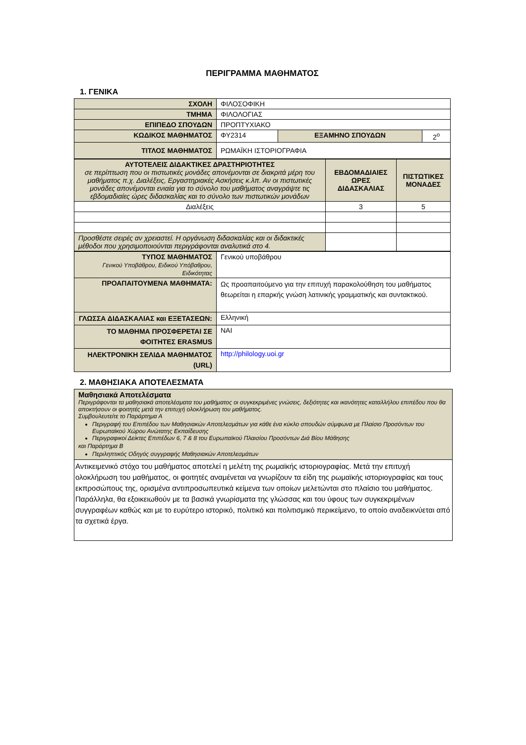ΠΕΡΙΓΡΑΜΜΑ ΜΑΘΗΜΑΤΟΣ
1. ΓΕΝΙΚΑ
| ΣΧΟΛΗ | ΦΙΛΟΣΟΦΙΚΗ | | |
| ΤΜΗΜΑ | ΦΙΛΟΛΟΓΙΑΣ | | |
| ΕΠΙΠΕΔΟ ΣΠΟΥΔΩΝ | ΠΡΟΠΤΥΧΙΑΚΟ | | |
| ΚΩΔΙΚΟΣ ΜΑΘΗΜΑΤΟΣ | ΦΥ2314 | ΕΞΑΜΗΝΟ ΣΠΟΥΔΩΝ | 2<sup>ο</sup> |
| ΤΙΤΛΟΣ ΜΑΘΗΜΑΤΟΣ | ΡΩΜΑΪΚΗ ΙΣΤΟΡΙΟΓΡΑΦΙΑ | | |
| ΑΥΤΟΤΕΛΕΙΣ ΔΙΔΑΚΤΙΚΕΣ ΔΡΑΣΤΗΡΙΟΤΗΤΕΣ σε περίπτωση που οι πιστωτικές μονάδες απονέμονται σε διακριτά μέρη του μαθήματος π.χ. Διαλέξεις, Εργαστηριακές Ασκήσεις κ.λπ. Αν οι πιστωτικές μονάδες απονέμονται ενιαία για το σύνολο του μαθήματος αναγράψτε τις εβδομαδιαίες ώρες διδασκαλίας και το σύνολο των πιστωτικών μονάδων | ΕΒΔΟΜΑΔΙΑΙΕΣ ΩΡΕΣ ΔΙΔΑΣΚΑΛΙΑΣ | ΠΙΣΤΩΤΙΚΕΣ ΜΟΝΑΔΕΣ |
| Διαλέξεις | 3 | 5 |
| Προσθέστε σειρές αν χρειαστεί. Η οργάνωση διδασκαλίας και οι διδακτικές μέθοδοι που χρησιμοποιούνται περιγράφονται αναλυτικά στο 4. | | |
| ΤΥΠΟΣ ΜΑΘΗΜΑΤΟΣ Γενικού Υποβάθρου, Ειδικού Υπόβαθρου, Ειδικότητας | Γενικού υποβάθρου |
| ΠΡΟΑΠΑΙΤΟΥΜΕΝΑ ΜΑΘΗΜΑΤΑ: | Ως προαπαιτούμενο για την επιτυχή παρακολούθηση του μαθήματος θεωρείται η επαρκής γνώση λατινικής γραμματικής και συντακτικού. |
| ΓΛΩΣΣΑ ΔΙΔΑΣΚΑΛΙΑΣ και ΕΞΕΤΑΣΕΩΝ: | Ελληνική |
| ΤΟ ΜΑΘΗΜΑ ΠΡΟΣΦΕΡΕΤΑΙ ΣΕ ΦΟΙΤΗΤΕΣ ERASMUS | ΝΑΙ |
| ΗΛΕΚΤΡΟΝΙΚΗ ΣΕΛΙΔΑ ΜΑΘΗΜΑΤΟΣ (URL) | http://philology.uoi.gr |
2. ΜΑΘΗΣΙΑΚΑ ΑΠΟΤΕΛΕΣΜΑΤΑ
| Μαθησιακά Αποτελέσματα Περιγράφονται τα μαθησιακά αποτελέσματα του μαθήματος οι συγκεκριμένες γνώσεις, δεξιότητες και ικανότητες καταλλήλου επιπέδου που θα αποκτήσουν οι φοιτητές μετά την επιτυχή ολοκλήρωση του μαθήματος. Συμβουλευτείτε το Παράρτημα Α Περιγραφή του Επιπέδου των Μαθησιακών Αποτελεσμάτων για κάθε ένα κύκλο σπουδών σύμφωνα με Πλαίσιο Προσόντων του Ευρωπαϊκού Χώρου Ανώτατης Εκπαίδευσης Περιγραφικοί Δείκτες Επιπέδων 6, 7 & 8 του Ευρωπαϊκού Πλαισίου Προσόντων Διά Βίου Μάθησης και Παράρτημα Β Περιληπτικός Οδηγός συγγραφής Μαθησιακών Αποτελεσμάτων |
| Αντικειμενικό στόχο του μαθήματος αποτελεί η μελέτη της ρωμαϊκής ιστοριογραφίας. Μετά την επιτυχή ολοκλήρωση του μαθήματος, οι φοιτητές αναμένεται να γνωρίζουν τα είδη της ρωμαϊκής ιστοριογραφίας και τους εκπροσώπους της, ορισμένα αντιπροσωπευτικά κείμενα των οποίων μελετώνται στο πλαίσιο του μαθήματος. Παράλληλα, θα εξοικειωθούν με τα βασικά γνωρίσματα της γλώσσας και του ύφους των συγκεκριμένων συγγραφέων καθώς και με το ευρύτερο ιστορικό, πολιτικό και πολιτισμικό περικείμενο, το οποίο αναδεικνύεται από τα σχετικά έργα. |